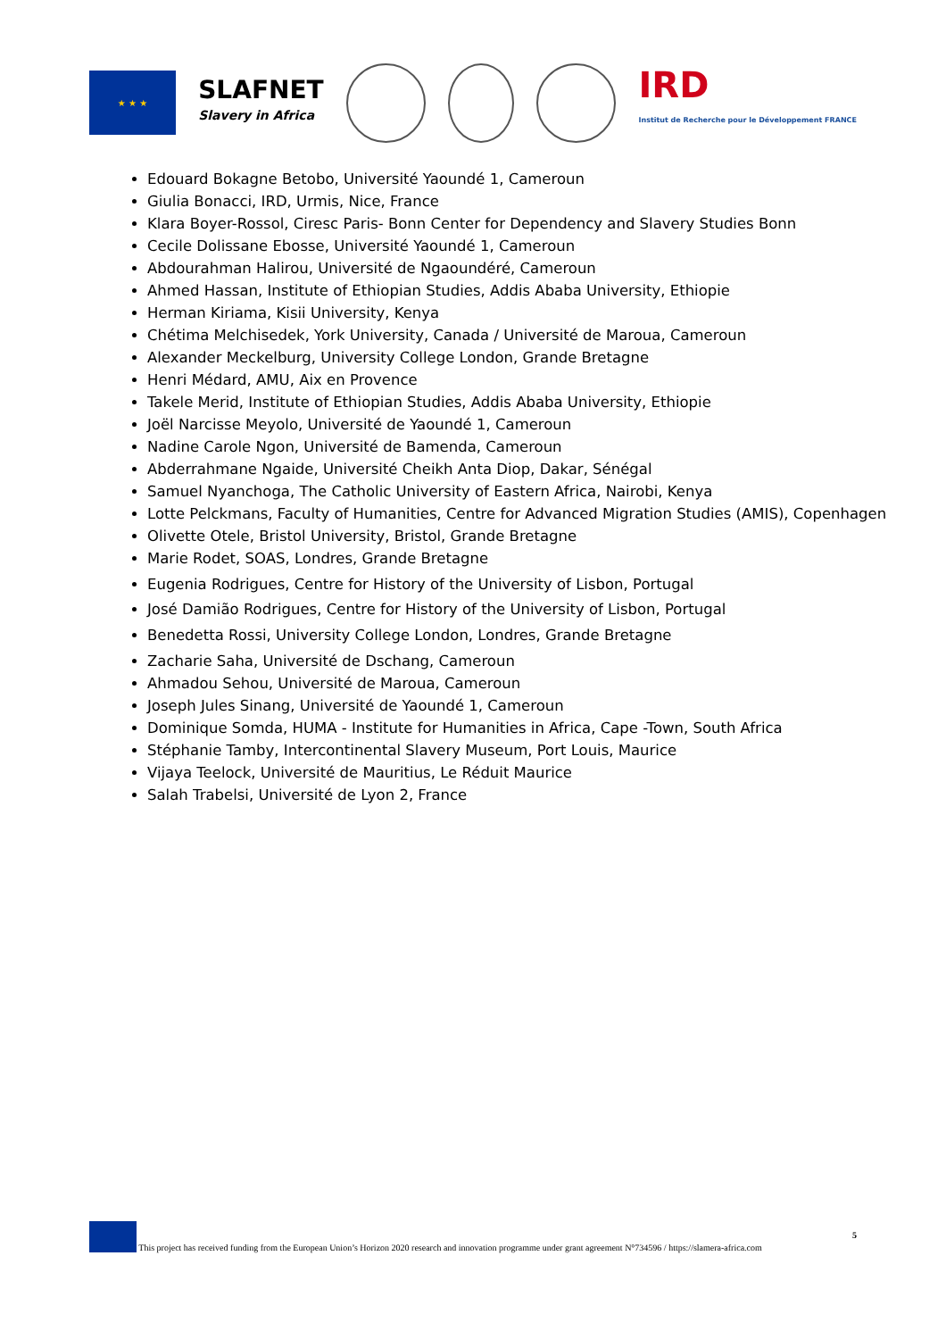★ ★ ★
SLAFNET
Slavery in Africa
IRD
Institut de Recherche pour le Développement FRANCE
Edouard Bokagne Betobo, Université Yaoundé 1, Cameroun
Giulia Bonacci, IRD, Urmis, Nice, France
Klara Boyer-Rossol, Ciresc Paris- Bonn Center for Dependency and Slavery Studies Bonn
Cecile Dolissane Ebosse, Université Yaoundé 1, Cameroun
Abdourahman Halirou, Université de Ngaoundéré, Cameroun
Ahmed Hassan, Institute of Ethiopian Studies, Addis Ababa University, Ethiopie
Herman Kiriama, Kisii University, Kenya
Chétima Melchisedek, York University, Canada / Université de Maroua, Cameroun
Alexander Meckelburg, University College London, Grande Bretagne
Henri Médard, AMU, Aix en Provence
Takele Merid, Institute of Ethiopian Studies, Addis Ababa University, Ethiopie
Joël Narcisse Meyolo, Université de Yaoundé 1, Cameroun
Nadine Carole Ngon, Université de Bamenda, Cameroun
Abderrahmane Ngaide, Université Cheikh Anta Diop, Dakar, Sénégal
Samuel Nyanchoga, The Catholic University of Eastern Africa, Nairobi, Kenya
Lotte Pelckmans, Faculty of Humanities, Centre for Advanced Migration Studies (AMIS), Copenhagen
Olivette Otele, Bristol University, Bristol, Grande Bretagne
Marie Rodet, SOAS, Londres, Grande Bretagne
Eugenia Rodrigues, Centre for History of the University of Lisbon, Portugal
José Damião Rodrigues, Centre for History of the University of Lisbon, Portugal
Benedetta Rossi, University College London, Londres, Grande Bretagne
Zacharie Saha, Université de Dschang, Cameroun
Ahmadou Sehou, Université de Maroua, Cameroun
Joseph Jules Sinang, Université de Yaoundé 1, Cameroun
Dominique Somda, HUMA - Institute for Humanities in Africa, Cape -Town, South Africa
Stéphanie Tamby, Intercontinental Slavery Museum, Port Louis, Maurice
Vijaya Teelock, Université de Mauritius, Le Réduit Maurice
Salah Trabelsi, Université de Lyon 2, France
This project has received funding from the European Union’s Horizon 2020 research and innovation programme under grant agreement N°734596 / https://slamera-africa.com
5